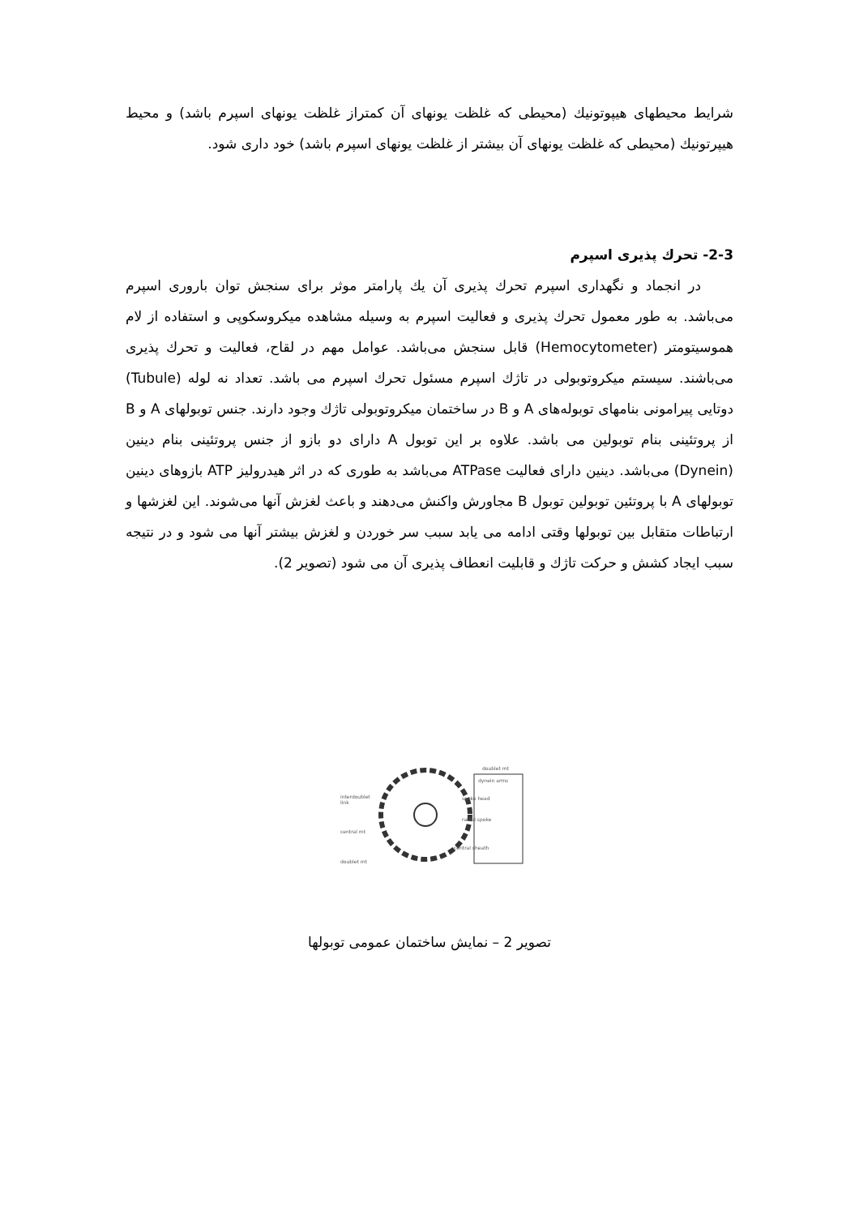شرایط محیطهای هیپوتونیك (محیطی که غلظت یونهای آن کمتراز غلظت یونهای اسپرم باشد) و محیط هیپرتونیك (محیطی که غلظت یونهای آن بیشتر از غلظت یونهای اسپرم باشد) خود داری شود.
2-3- تحرك پذیری اسپرم
در انجماد و نگهداری اسپرم تحرك پذیری آن یك پارامتر موثر برای سنجش توان باروری اسپرم می‌باشد. به طور معمول تحرك پذیری و فعالیت اسپرم به وسیله مشاهده میکروسکوپی و استفاده از لام هموسیتومتر (Hemocytometer) قابل سنجش می‌باشد. عوامل مهم در لقاح، فعالیت و تحرك پذیری می‌باشند. سیستم میکروتوبولی در تاژك اسپرم مسئول تحرك اسپرم می باشد. تعداد نه لوله (Tubule) دوتایی پیرامونی بنامهای توبوله‌های A و B در ساختمان میکروتوبولی تاژك وجود دارند. جنس توبولهای A و B از پروتئینی بنام توبولین می باشد. علاوه بر این توبول A دارای دو بازو از جنس پروتئینی بنام دینین (Dynein) می‌باشد. دینین دارای فعالیت ATPase می‌باشد به طوری که در اثر هیدرولیز ATP بازوهای دینین توبولهای A با پروتئین توبولین توبول B مجاورش واکنش می‌دهند و باعث لغزش آنها می‌شوند. این لغزشها و ارتباطات متقابل بین توبولها وقتی ادامه می یابد سبب سر خوردن و لغزش بیشتر آنها می شود و در نتیجه سبب ایجاد کشش و حرکت تاژك و قابلیت انعطاف پذیری آن می شود (تصویر 2).
doublet mt
dynein arms
interdoublet
link
spoke head
radial spoke
central mt
central sheath
doublet mt
تصویر 2 – نمایش ساختمان عمومی توبولها